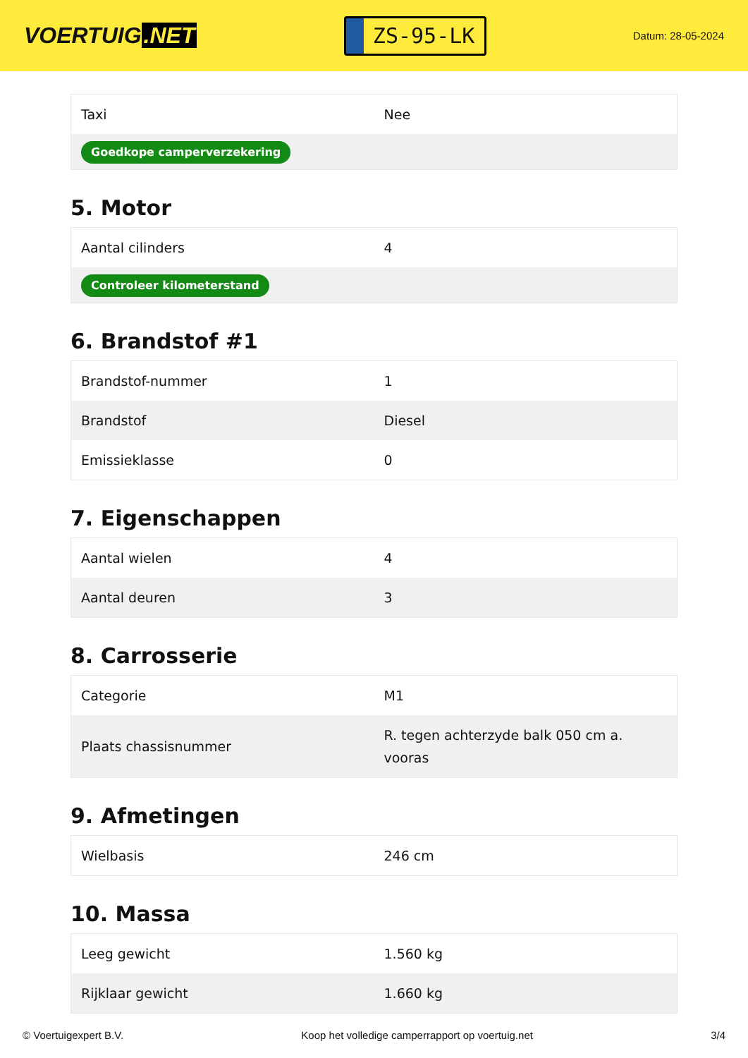VOERTUIG.NET
ZS-95-LK
Datum: 28-05-2024
| Taxi | Nee |
| Goedkope camperverzekering | |
5. Motor
| Aantal cilinders | 4 |
| Controleer kilometerstand | |
6. Brandstof #1
| Brandstof-nummer | 1 |
| Brandstof | Diesel |
| Emissieklasse | 0 |
7. Eigenschappen
| Aantal wielen | 4 |
| Aantal deuren | 3 |
8. Carrosserie
| Categorie | M1 |
| Plaats chassisnummer | R. tegen achterzyde balk 050 cm a. vooras |
9. Afmetingen
| Wielbasis | 246 cm |
10. Massa
| Leeg gewicht | 1.560 kg |
| Rijklaar gewicht | 1.660 kg |
© Voertuigexpert B.V. Koop het volledige camperrapport op voertuig.net 3/4